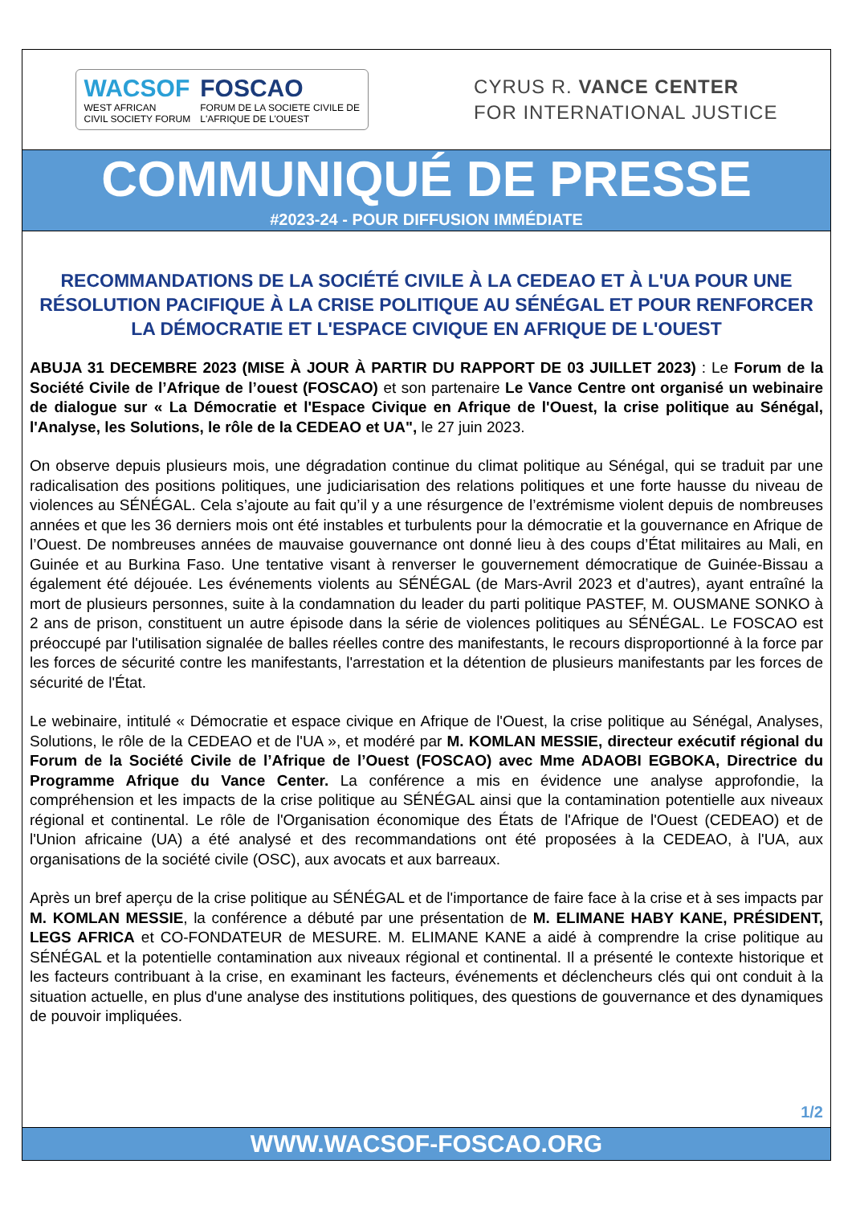WACSOF
WEST AFRICAN
CIVIL SOCIETY FORUM
FOSCAO
FORUM DE LA SOCIETE CIVILE DE
L'AFRIQUE DE L'OUEST
CYRUS R. VANCE CENTER
FOR INTERNATIONAL JUSTICE
COMMUNIQUÉ DE PRESSE
#2023-24 - POUR DIFFUSION IMMÉDIATE
RECOMMANDATIONS DE LA SOCIÉTÉ CIVILE À LA CEDEAO ET À L'UA POUR UNE RÉSOLUTION PACIFIQUE À LA CRISE POLITIQUE AU SÉNÉGAL ET POUR RENFORCER LA DÉMOCRATIE ET L'ESPACE CIVIQUE EN AFRIQUE DE L'OUEST
ABUJA 31 DECEMBRE 2023 (MISE À JOUR À PARTIR DU RAPPORT DE 03 JUILLET 2023) : Le Forum de la Société Civile de l’Afrique de l’ouest (FOSCAO) et son partenaire Le Vance Centre ont organisé un webinaire de dialogue sur « La Démocratie et l'Espace Civique en Afrique de l'Ouest, la crise politique au Sénégal, l'Analyse, les Solutions, le rôle de la CEDEAO et UA", le 27 juin 2023.
On observe depuis plusieurs mois, une dégradation continue du climat politique au Sénégal, qui se traduit par une radicalisation des positions politiques, une judiciarisation des relations politiques et une forte hausse du niveau de violences au SÉNÉGAL. Cela s’ajoute au fait qu’il y a une résurgence de l’extrémisme violent depuis de nombreuses années et que les 36 derniers mois ont été instables et turbulents pour la démocratie et la gouvernance en Afrique de l’Ouest. De nombreuses années de mauvaise gouvernance ont donné lieu à des coups d’État militaires au Mali, en Guinée et au Burkina Faso. Une tentative visant à renverser le gouvernement démocratique de Guinée-Bissau a également été déjouée. Les événements violents au SÉNÉGAL (de Mars-Avril 2023 et d’autres), ayant entraîné la mort de plusieurs personnes, suite à la condamnation du leader du parti politique PASTEF, M. OUSMANE SONKO à 2 ans de prison, constituent un autre épisode dans la série de violences politiques au SÉNÉGAL. Le FOSCAO est préoccupé par l'utilisation signalée de balles réelles contre des manifestants, le recours disproportionné à la force par les forces de sécurité contre les manifestants, l'arrestation et la détention de plusieurs manifestants par les forces de sécurité de l'État.
Le webinaire, intitulé « Démocratie et espace civique en Afrique de l'Ouest, la crise politique au Sénégal, Analyses, Solutions, le rôle de la CEDEAO et de l'UA », et modéré par M. KOMLAN MESSIE, directeur exécutif régional du Forum de la Société Civile de l’Afrique de l’Ouest (FOSCAO) avec Mme ADAOBI EGBOKA, Directrice du Programme Afrique du Vance Center. La conférence a mis en évidence une analyse approfondie, la compréhension et les impacts de la crise politique au SÉNÉGAL ainsi que la contamination potentielle aux niveaux régional et continental. Le rôle de l'Organisation économique des États de l'Afrique de l'Ouest (CEDEAO) et de l'Union africaine (UA) a été analysé et des recommandations ont été proposées à la CEDEAO, à l'UA, aux organisations de la société civile (OSC), aux avocats et aux barreaux.
Après un bref aperçu de la crise politique au SÉNÉGAL et de l'importance de faire face à la crise et à ses impacts par M. KOMLAN MESSIE, la conférence a débuté par une présentation de M. ELIMANE HABY KANE, PRÉSIDENT, LEGS AFRICA et CO-FONDATEUR de MESURE. M. ELIMANE KANE a aidé à comprendre la crise politique au SÉNÉGAL et la potentielle contamination aux niveaux régional et continental. Il a présenté le contexte historique et les facteurs contribuant à la crise, en examinant les facteurs, événements et déclencheurs clés qui ont conduit à la situation actuelle, en plus d'une analyse des institutions politiques, des questions de gouvernance et des dynamiques de pouvoir impliquées.
1/2
WWW.WACSOF-FOSCAO.ORG